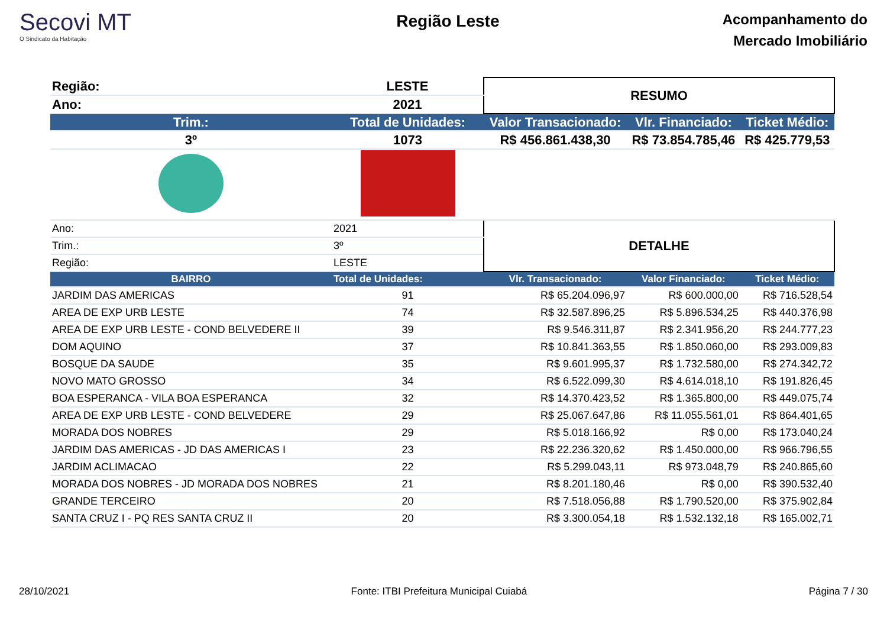Secovi MT
O Sindicato da Habitação
Região Leste
Acompanhamento do
Mercado Imobiliário
| Região: | LESTE | RESUMO | | |
| Ano: | 2021 | | | |
| Trim.: | Total de Unidades: | Valor Transacionado: | Vlr. Financiado: | Ticket Médio: |
| 3º | 1073 | R$ 456.861.438,30 | R$ 73.854.785,46 | R$ 425.779,53 |
| Ano: | 2021 | DETALHE | | |
| Trim.: | 3º | | | |
| Região: | LESTE | | | |
| BAIRRO | Total de Unidades: | Vlr. Transacionado: | Valor Financiado: | Ticket Médio: |
| JARDIM DAS AMERICAS | 91 | R$ 65.204.096,97 | R$ 600.000,00 | R$ 716.528,54 |
| AREA DE EXP URB LESTE | 74 | R$ 32.587.896,25 | R$ 5.896.534,25 | R$ 440.376,98 |
| AREA DE EXP URB LESTE - COND BELVEDERE II | 39 | R$ 9.546.311,87 | R$ 2.341.956,20 | R$ 244.777,23 |
| DOM AQUINO | 37 | R$ 10.841.363,55 | R$ 1.850.060,00 | R$ 293.009,83 |
| BOSQUE DA SAUDE | 35 | R$ 9.601.995,37 | R$ 1.732.580,00 | R$ 274.342,72 |
| NOVO MATO GROSSO | 34 | R$ 6.522.099,30 | R$ 4.614.018,10 | R$ 191.826,45 |
| BOA ESPERANCA - VILA BOA ESPERANCA | 32 | R$ 14.370.423,52 | R$ 1.365.800,00 | R$ 449.075,74 |
| AREA DE EXP URB LESTE - COND BELVEDERE | 29 | R$ 25.067.647,86 | R$ 11.055.561,01 | R$ 864.401,65 |
| MORADA DOS NOBRES | 29 | R$ 5.018.166,92 | R$ 0,00 | R$ 173.040,24 |
| JARDIM DAS AMERICAS - JD DAS AMERICAS I | 23 | R$ 22.236.320,62 | R$ 1.450.000,00 | R$ 966.796,55 |
| JARDIM ACLIMACAO | 22 | R$ 5.299.043,11 | R$ 973.048,79 | R$ 240.865,60 |
| MORADA DOS NOBRES - JD MORADA DOS NOBRES | 21 | R$ 8.201.180,46 | R$ 0,00 | R$ 390.532,40 |
| GRANDE TERCEIRO | 20 | R$ 7.518.056,88 | R$ 1.790.520,00 | R$ 375.902,84 |
| SANTA CRUZ I - PQ RES SANTA CRUZ II | 20 | R$ 3.300.054,18 | R$ 1.532.132,18 | R$ 165.002,71 |
28/10/2021 Fonte: ITBI Prefeitura Municipal Cuiabá Página 7 / 30